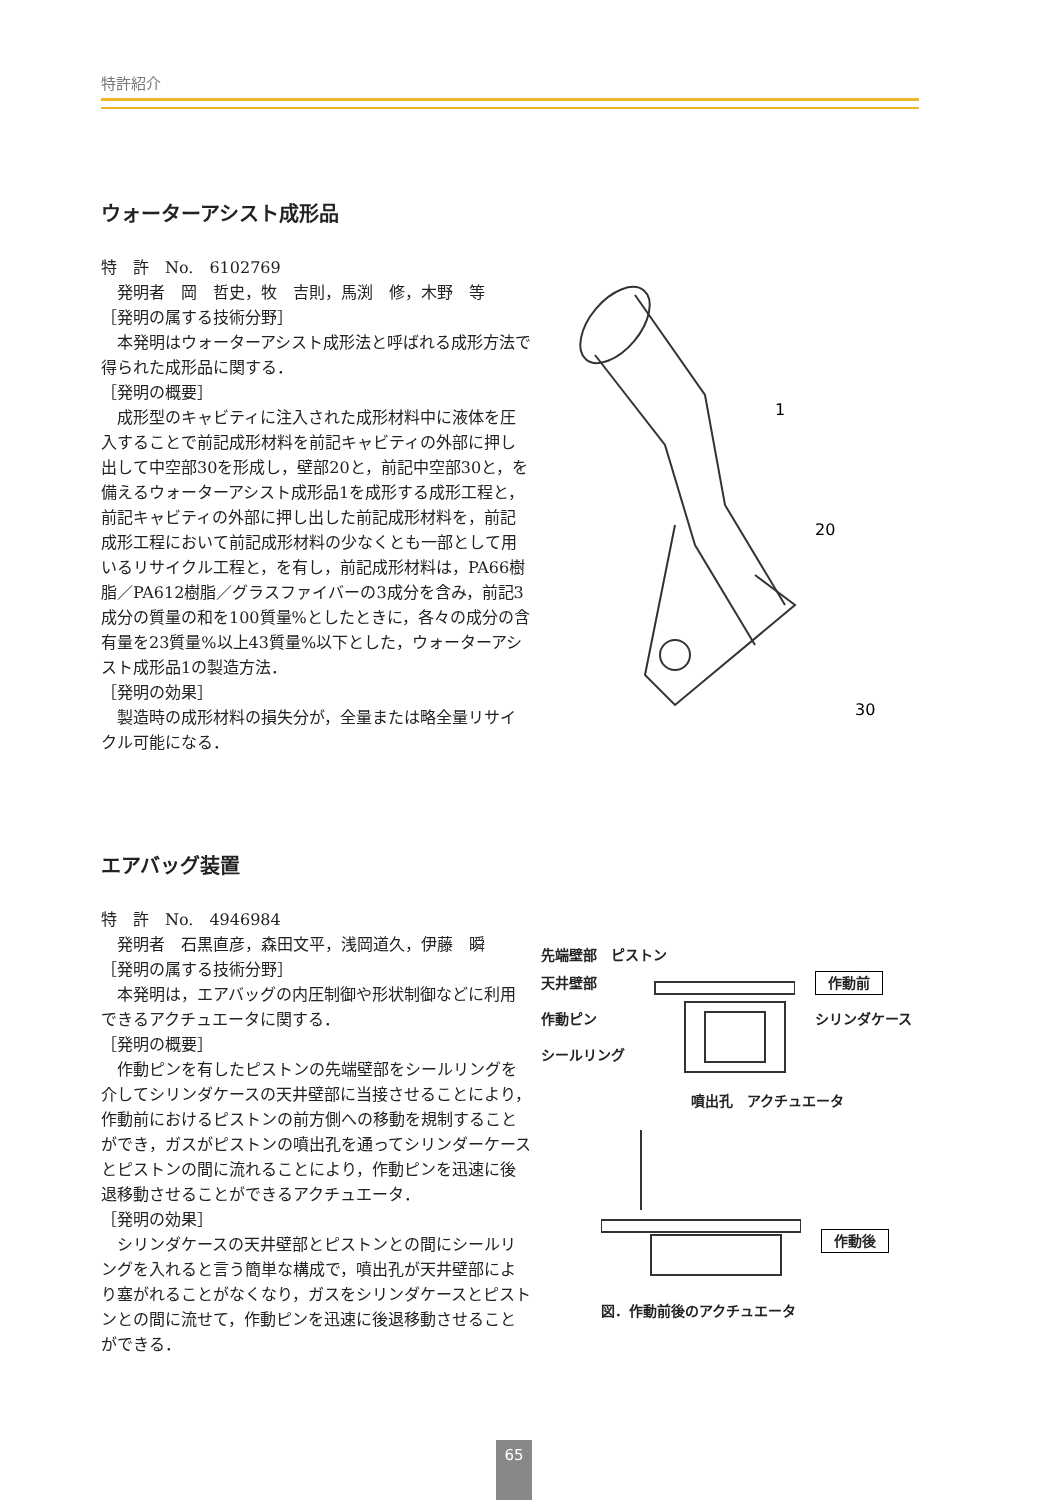特許紹介
ウォーターアシスト成形品
特　許　No.　6102769
　発明者　岡　哲史，牧　吉則，馬渕　修，木野　等
［発明の属する技術分野］
　本発明はウォーターアシスト成形法と呼ばれる成形方法で得られた成形品に関する．
［発明の概要］
　成形型のキャビティに注入された成形材料中に液体を圧入することで前記成形材料を前記キャビティの外部に押し出して中空部30を形成し，壁部20と，前記中空部30と，を備えるウォーターアシスト成形品1を成形する成形工程と，前記キャビティの外部に押し出した前記成形材料を，前記成形工程において前記成形材料の少なくとも一部として用いるリサイクル工程と，を有し，前記成形材料は，PA66樹脂／PA612樹脂／グラスファイバーの3成分を含み，前記3成分の質量の和を100質量%としたときに，各々の成分の含有量を23質量%以上43質量%以下とした，ウォーターアシスト成形品1の製造方法．
［発明の効果］
　製造時の成形材料の損失分が，全量または略全量リサイクル可能になる．
1
20
30
エアバッグ装置
特　許　No.　4946984
　発明者　石黒直彦，森田文平，浅岡道久，伊藤　瞬
［発明の属する技術分野］
　本発明は，エアバッグの内圧制御や形状制御などに利用できるアクチュエータに関する．
［発明の概要］
　作動ピンを有したピストンの先端壁部をシールリングを介してシリンダケースの天井壁部に当接させることにより，作動前におけるピストンの前方側への移動を規制することができ，ガスがピストンの噴出孔を通ってシリンダーケースとピストンの間に流れることにより，作動ピンを迅速に後退移動させることができるアクチュエータ．
［発明の効果］
　シリンダケースの天井壁部とピストンとの間にシールリングを入れると言う簡単な構成で，噴出孔が天井壁部により塞がれることがなくなり，ガスをシリンダケースとピストンとの間に流せて，作動ピンを迅速に後退移動させることができる．
先端壁部　ピストン
天井壁部
作動ピン
シールリング
作動前
シリンダケース
噴出孔　アクチュエータ
作動後
図．作動前後のアクチュエータ
65